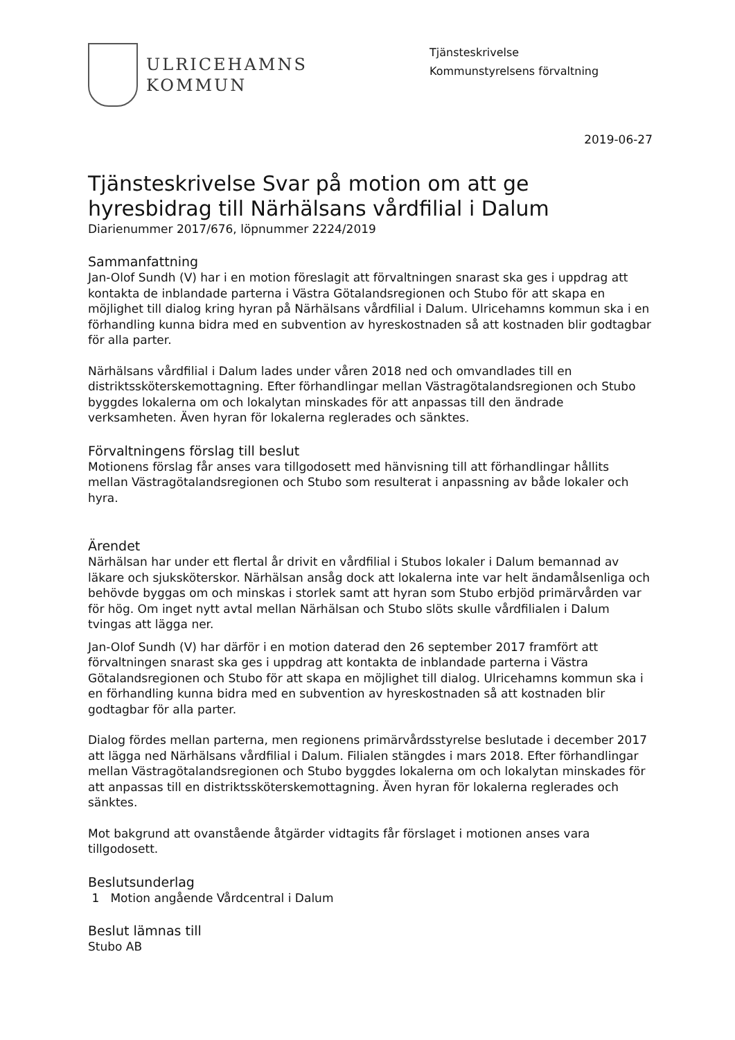ULRICEHAMNS
KOMMUN
Tjänsteskrivelse
Kommunstyrelsens förvaltning
2019-06-27
Tjänsteskrivelse Svar på motion om att ge hyresbidrag till Närhälsans vårdfilial i Dalum
Diarienummer 2017/676, löpnummer 2224/2019
Sammanfattning
Jan-Olof Sundh (V) har i en motion föreslagit att förvaltningen snarast ska ges i uppdrag att kontakta de inblandade parterna i Västra Götalandsregionen och Stubo för att skapa en möjlighet till dialog kring hyran på Närhälsans vårdfilial i Dalum. Ulricehamns kommun ska i en förhandling kunna bidra med en subvention av hyreskostnaden så att kostnaden blir godtagbar för alla parter.
Närhälsans vårdfilial i Dalum lades under våren 2018 ned och omvandlades till en distriktssköterskemottagning. Efter förhandlingar mellan Västragötalandsregionen och Stubo byggdes lokalerna om och lokalytan minskades för att anpassas till den ändrade verksamheten. Även hyran för lokalerna reglerades och sänktes.
Förvaltningens förslag till beslut
Motionens förslag får anses vara tillgodosett med hänvisning till att förhandlingar hållits mellan Västragötalandsregionen och Stubo som resulterat i anpassning av både lokaler och hyra.
Ärendet
Närhälsan har under ett flertal år drivit en vårdfilial i Stubos lokaler i Dalum bemannad av läkare och sjuksköterskor. Närhälsan ansåg dock att lokalerna inte var helt ändamålsenliga och behövde byggas om och minskas i storlek samt att hyran som Stubo erbjöd primärvården var för hög. Om inget nytt avtal mellan Närhälsan och Stubo slöts skulle vårdfilialen i Dalum tvingas att lägga ner.
Jan-Olof Sundh (V) har därför i en motion daterad den 26 september 2017 framfört att förvaltningen snarast ska ges i uppdrag att kontakta de inblandade parterna i Västra Götalandsregionen och Stubo för att skapa en möjlighet till dialog. Ulricehamns kommun ska i en förhandling kunna bidra med en subvention av hyreskostnaden så att kostnaden blir godtagbar för alla parter.
Dialog fördes mellan parterna, men regionens primärvårdsstyrelse beslutade i december 2017 att lägga ned Närhälsans vårdfilial i Dalum. Filialen stängdes i mars 2018. Efter förhandlingar mellan Västragötalandsregionen och Stubo byggdes lokalerna om och lokalytan minskades för att anpassas till en distriktssköterskemottagning. Även hyran för lokalerna reglerades och sänktes.
Mot bakgrund att ovanstående åtgärder vidtagits får förslaget i motionen anses vara tillgodosett.
Beslutsunderlag
1 Motion angående Vårdcentral i Dalum
Beslut lämnas till
Stubo AB